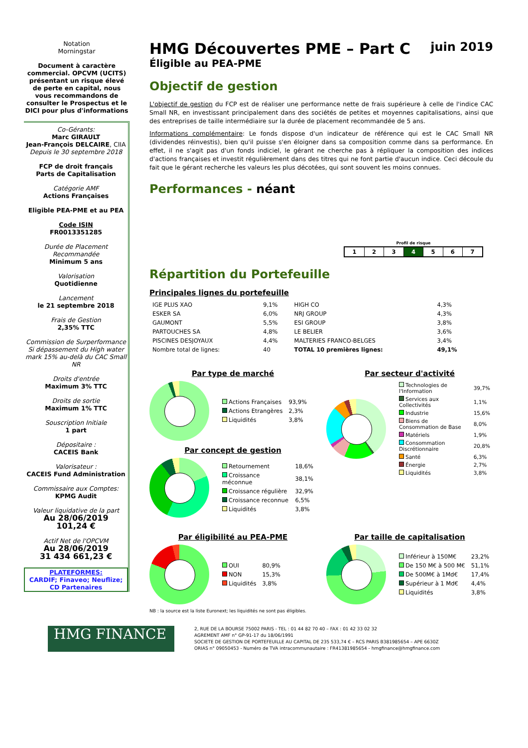Notation
Morningstar
Document à caractère commercial. OPCVM (UCITS) présentant un risque élevé de perte en capital, nous vous recommandons de consulter le Prospectus et le DICI pour plus d'informations
Co-Gérants:
Marc GIRAULT
Jean-François DELCAIRE, CIIA
Depuis le 30 septembre 2018
FCP de droit français
Parts de Capitalisation
Catégorie AMF
Actions Françaises
Eligible PEA-PME et au PEA
Code ISIN
FR0013351285
Durée de Placement Recommandée
Minimum 5 ans
Valorisation
Quotidienne
Lancement
le 21 septembre 2018
Frais de Gestion
2,35% TTC
Commission de Surperformance Si dépassement du High water mark 15% au-delà du CAC Small NR
Droits d'entrée
Maximum 3% TTC
Droits de sortie
Maximum 1% TTC
Souscription Initiale
1 part
Dépositaire :
CACEIS Bank
Valorisateur :
CACEIS Fund Administration
Commissaire aux Comptes:
KPMG Audit
Valeur liquidative de la part
Au 28/06/2019
101,24 €
Actif Net de l'OPCVM
Au 28/06/2019
31 434 661,23 €
PLATEFORMES:
CARDIF; Finaveo; Neuflize; CD Partenaires
HMG Découvertes PME – Part C juin 2019
Éligible au PEA-PME
Objectif de gestion
L'objectif de gestion du FCP est de réaliser une performance nette de frais supérieure à celle de l'indice CAC Small NR, en investissant principalement dans des sociétés de petites et moyennes capitalisations, ainsi que des entreprises de taille intermédiaire sur la durée de placement recommandée de 5 ans.
Informations complémentaire: Le fonds dispose d'un indicateur de référence qui est le CAC Small NR (dividendes réinvestis), bien qu'il puisse s'en éloigner dans sa composition comme dans sa performance. En effet, il ne s'agit pas d'un fonds indiciel, le gérant ne cherche pas à répliquer la composition des indices d'actions françaises et investit régulièrement dans des titres qui ne font partie d'aucun indice. Ceci découle du fait que le gérant recherche les valeurs les plus décotées, qui sont souvent les moins connues.
Performances - néant
Profil de risque
| 1 | 2 | 3 | 4 | 5 | 6 | 7 |
Répartition du Portefeuille
Principales lignes du portefeuille
| IGE PLUS XAO | 9,1% | HIGH CO | 4,3% |
| ESKER SA | 6,0% | NRJ GROUP | 4,3% |
| GAUMONT | 5,5% | ESI GROUP | 3,8% |
| PARTOUCHES SA | 4,8% | LE BELIER | 3,6% |
| PISCINES DESJOYAUX | 4,4% | MALTERIES FRANCO-BELGES | 3,4% |
| Nombre total de lignes: | 40 | TOTAL 10 premières lignes: | 49,1% |
Par type de marché
| Actions Françaises | 93,9% |
| Actions Etrangères | 2,3% |
| Liquidités | 3,8% |
Par concept de gestion
| Retournement | 18,6% |
| Croissance méconnue | 38,1% |
| Croissance régulière | 32,9% |
| Croissance reconnue | 6,5% |
| Liquidités | 3,8% |
Par secteur d'activité
| Technologies de l'Information | 39,7% |
| Services aux Collectivités | 1,1% |
| Industrie | 15,6% |
| Biens de Consommation de Base | 8,0% |
| Matériels | 1,9% |
| Consommation Discrétionnaire | 20,8% |
| Santé | 6,3% |
| Énergie | 2,7% |
| Liquidités | 3,8% |
Par éligibilité au PEA-PME
| OUI | 80,9% |
| NON | 15,3% |
| Liquidités | 3,8% |
Par taille de capitalisation
| Inférieur à 150M€ | 23,2% |
| De 150 M€ à 500 M€ | 51,1% |
| De 500M€ à 1Md€ | 17,4% |
| Supérieur à 1 Md€ | 4,4% |
| Liquidités | 3,8% |
NB : la source est la liste Euronext; les liquidités ne sont pas éligibles.
HMG FINANCE
2, RUE DE LA BOURSE 75002 PARIS - TEL : 01 44 82 70 40 – FAX : 01 42 33 02 32
AGREMENT AMF n° GP-91-17 du 18/06/1991
SOCIETE DE GESTION DE PORTEFEUILLE AU CAPITAL DE 235 533,74 € – RCS PARIS B381985654 – APE 6630Z
ORIAS n° 09050453 - Numéro de TVA intracommunautaire : FR41381985654 - hmgfinance@hmgfinance.com